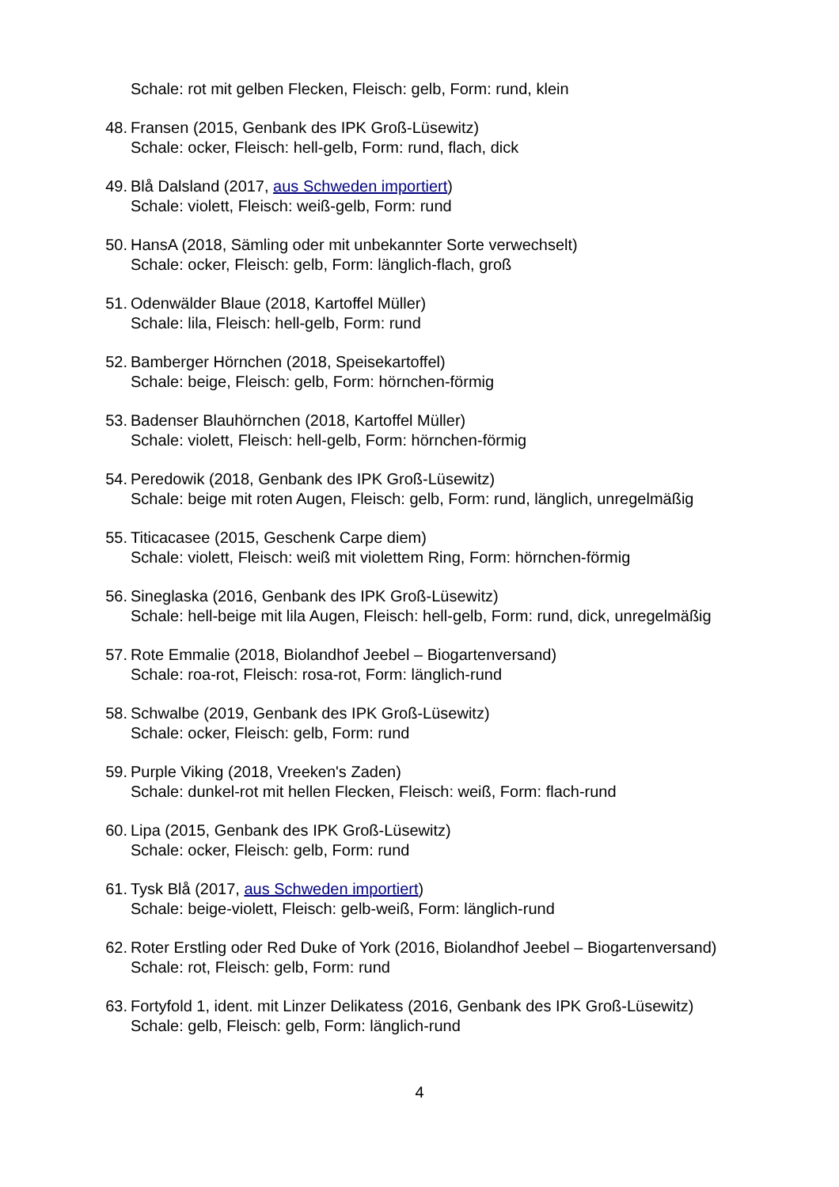Schale: rot mit gelben Flecken, Fleisch: gelb, Form: rund, klein
48. Fransen (2015, Genbank des IPK Groß-Lüsewitz)
Schale: ocker, Fleisch: hell-gelb, Form: rund, flach, dick
49. Blå Dalsland (2017, aus Schweden importiert)
Schale: violett, Fleisch: weiß-gelb, Form: rund
50. HansA (2018, Sämling oder mit unbekannter Sorte verwechselt)
Schale: ocker, Fleisch: gelb, Form: länglich-flach, groß
51. Odenwälder Blaue (2018, Kartoffel Müller)
Schale: lila, Fleisch: hell-gelb, Form: rund
52. Bamberger Hörnchen (2018, Speisekartoffel)
Schale: beige, Fleisch: gelb, Form: hörnchen-förmig
53. Badenser Blauhörnchen (2018, Kartoffel Müller)
Schale: violett, Fleisch: hell-gelb, Form: hörnchen-förmig
54. Peredowik (2018, Genbank des IPK Groß-Lüsewitz)
Schale: beige mit roten Augen, Fleisch: gelb, Form: rund, länglich, unregelmäßig
55. Titicacasee (2015, Geschenk Carpe diem)
Schale: violett, Fleisch: weiß mit violettem Ring, Form: hörnchen-förmig
56. Sineglaska (2016, Genbank des IPK Groß-Lüsewitz)
Schale: hell-beige mit lila Augen, Fleisch: hell-gelb, Form: rund, dick, unregelmäßig
57. Rote Emmalie (2018, Biolandhof Jeebel – Biogartenversand)
Schale: roa-rot, Fleisch: rosa-rot, Form: länglich-rund
58. Schwalbe (2019, Genbank des IPK Groß-Lüsewitz)
Schale: ocker, Fleisch: gelb, Form: rund
59. Purple Viking (2018, Vreeken's Zaden)
Schale: dunkel-rot mit hellen Flecken, Fleisch: weiß, Form: flach-rund
60. Lipa (2015, Genbank des IPK Groß-Lüsewitz)
Schale: ocker, Fleisch: gelb, Form: rund
61. Tysk Blå (2017, aus Schweden importiert)
Schale: beige-violett, Fleisch: gelb-weiß, Form: länglich-rund
62. Roter Erstling oder Red Duke of York (2016, Biolandhof Jeebel – Biogartenversand)
Schale: rot, Fleisch: gelb, Form: rund
63. Fortyfold 1, ident. mit Linzer Delikatess (2016, Genbank des IPK Groß-Lüsewitz)
Schale: gelb, Fleisch: gelb, Form: länglich-rund
4